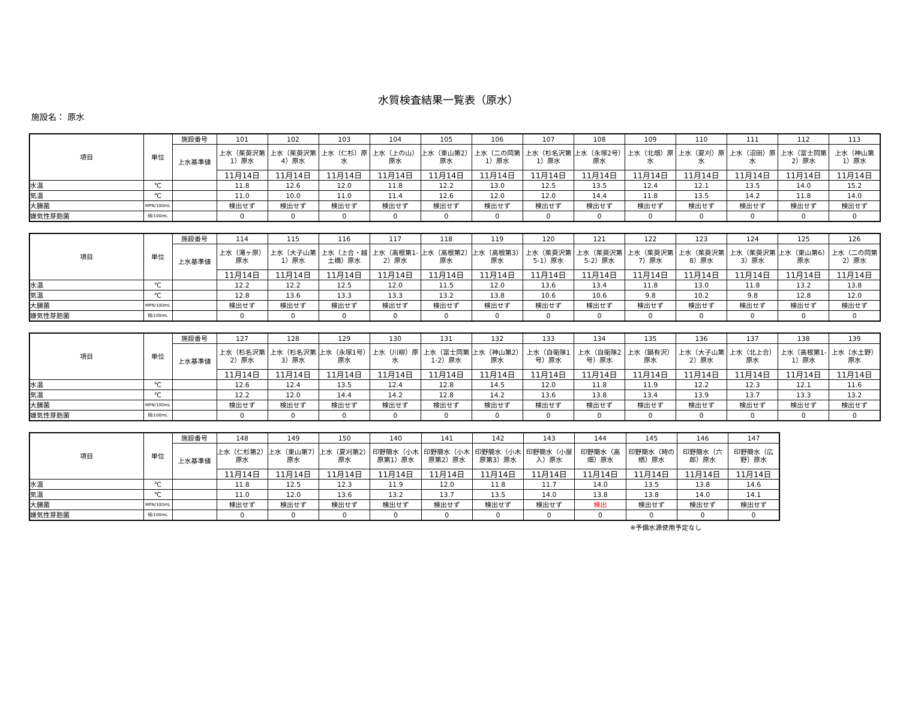水質検査結果一覧表（原水）
施設名： 原水
| 項目 | 単位 | 施設番号 | 101 | 102 | 103 | 104 | 105 | 106 | 107 | 108 | 109 | 110 | 111 | 112 | 113 |
| --- | --- | --- | --- | --- | --- | --- | --- | --- | --- | --- | --- | --- | --- | --- | --- |
| | | 上水基準値 | 上水（茱萸沢第1）原水 | 上水（茱萸沢第4）原水 | 上水（仁杉）原水 | 上水（上の山）原水 | 上水（東山第2）原水 | 上水（二の岡第1）原水 | 上水（杉名沢第1）原水 | 上水（永塚2号）原水 | 上水（北畑）原水 | 上水（夏刈）原水 | 上水（沼田）原水 | 上水（富士岡第2）原水 | 上水（神山第1）原水 |
| | | | 11月14日 | 11月14日 | 11月14日 | 11月14日 | 11月14日 | 11月14日 | 11月14日 | 11月14日 | 11月14日 | 11月14日 | 11月14日 | 11月14日 | 11月14日 |
| 水温 | ℃ | | 11.8 | 12.6 | 12.0 | 11.8 | 12.2 | 13.0 | 12.5 | 13.5 | 12.4 | 12.1 | 13.5 | 14.0 | 15.2 |
| 気温 | ℃ | | 11.0 | 10.0 | 11.0 | 11.4 | 12.6 | 12.0 | 12.0 | 14.4 | 11.8 | 13.5 | 14.2 | 11.8 | 14.0 |
| 大腸菌 | MPN/100mL | | 検出せず | 検出せず | 検出せず | 検出せず | 検出せず | 検出せず | 検出せず | 検出せず | 検出せず | 検出せず | 検出せず | 検出せず | 検出せず |
| 嫌気性芽胞菌 | 個/100mL | | 0 | 0 | 0 | 0 | 0 | 0 | 0 | 0 | 0 | 0 | 0 | 0 | 0 |
| 項目 | 単位 | 施設番号 | 114 | 115 | 116 | 117 | 118 | 119 | 120 | 121 | 122 | 123 | 124 | 125 | 126 |
| --- | --- | --- | --- | --- | --- | --- | --- | --- | --- | --- | --- | --- | --- | --- | --- |
| | | 上水基準値 | 上水（滝ヶ原）原水 | 上水（大子山第1）原水 | 上水（上合・越土橋）原水 | 上水（高根第1-2）原水 | 上水（高根第2）原水 | 上水（高根第3）原水 | 上水（茱萸沢第5-1）原水 | 上水（茱萸沢第5-2）原水 | 上水（茱萸沢第7）原水 | 上水（茱萸沢第8）原水 | 上水（茱萸沢第3）原水 | 上水（東山第6）原水 | 上水（二の岡第2）原水 |
| | | | 11月14日 | 11月14日 | 11月14日 | 11月14日 | 11月14日 | 11月14日 | 11月14日 | 11月14日 | 11月14日 | 11月14日 | 11月14日 | 11月14日 | 11月14日 |
| 水温 | ℃ | | 12.2 | 12.2 | 12.5 | 12.0 | 11.5 | 12.0 | 13.6 | 13.4 | 11.8 | 13.0 | 11.8 | 13.2 | 13.8 |
| 気温 | ℃ | | 12.8 | 13.6 | 13.3 | 13.3 | 13.2 | 13.8 | 10.6 | 10.6 | 9.8 | 10.2 | 9.8 | 12.8 | 12.0 |
| 大腸菌 | MPN/100mL | | 検出せず | 検出せず | 検出せず | 検出せず | 検出せず | 検出せず | 検出せず | 検出せず | 検出せず | 検出せず | 検出せず | 検出せず | 検出せず |
| 嫌気性芽胞菌 | 個/100mL | | 0 | 0 | 0 | 0 | 0 | 0 | 0 | 0 | 0 | 0 | 0 | 0 | 0 |
| 項目 | 単位 | 施設番号 | 127 | 128 | 129 | 130 | 131 | 132 | 133 | 134 | 135 | 136 | 137 | 138 | 139 |
| --- | --- | --- | --- | --- | --- | --- | --- | --- | --- | --- | --- | --- | --- | --- | --- |
| | | 上水基準値 | 上水（杉名沢第2）原水 | 上水（杉名沢第3）原水 | 上水（永塚1号）原水 | 上水（川柳）原水 | 上水（富士岡第1-2）原水 | 上水（神山第2）原水 | 上水（自衛隊1号）原水 | 上水（自衛隊2号）原水 | 上水（鍋有沢）原水 | 上水（大子山第2）原水 | 上水（北上合）原水 | 上水（高根第1-1）原水 | 上水（水土野）原水 |
| | | | 11月14日 | 11月14日 | 11月14日 | 11月14日 | 11月14日 | 11月14日 | 11月14日 | 11月14日 | 11月14日 | 11月14日 | 11月14日 | 11月14日 | 11月14日 |
| 水温 | ℃ | | 12.6 | 12.4 | 13.5 | 12.4 | 12.8 | 14.5 | 12.0 | 11.8 | 11.9 | 12.2 | 12.3 | 12.1 | 11.6 |
| 気温 | ℃ | | 12.2 | 12.0 | 14.4 | 14.2 | 12.8 | 14.2 | 13.6 | 13.8 | 13.4 | 13.9 | 13.7 | 13.3 | 13.2 |
| 大腸菌 | MPN/100mL | | 検出せず | 検出せず | 検出せず | 検出せず | 検出せず | 検出せず | 検出せず | 検出せず | 検出せず | 検出せず | 検出せず | 検出せず | 検出せず |
| 嫌気性芽胞菌 | 個/100mL | | 0 | 0 | 0 | 0 | 0 | 0 | 0 | 0 | 0 | 0 | 0 | 0 | 0 |
| 項目 | 単位 | 施設番号 | 148 | 149 | 150 | 140 | 141 | 142 | 143 | 144 | 145 | 146 | 147 |
| --- | --- | --- | --- | --- | --- | --- | --- | --- | --- | --- | --- | --- | --- |
| | | 上水基準値 | 上水（仁杉第2）原水 | 上水（東山第7）原水 | 上水（夏刈第2）原水 | 印野簡水（小木原第1）原水 | 印野簡水（小木原第2）原水 | 印野簡水（小木原第3）原水 | 印野簡水（小屋入）原水 | 印野簡水（高畑）原水 | 印野簡水（時の栖）原水 | 印野簡水（六郎）原水 | 印野簡水（広野）原水 |
| | | | 11月14日 | 11月14日 | 11月14日 | 11月14日 | 11月14日 | 11月14日 | 11月14日 | 11月14日 | 11月14日 | 11月14日 | 11月14日 |
| 水温 | ℃ | | 11.8 | 12.5 | 12.3 | 11.9 | 12.0 | 11.8 | 11.7 | 14.0 | 13.5 | 13.8 | 14.6 |
| 気温 | ℃ | | 11.0 | 12.0 | 13.6 | 13.2 | 13.7 | 13.5 | 14.0 | 13.8 | 13.8 | 14.0 | 14.1 |
| 大腸菌 | MPN/100mL | | 検出せず | 検出せず | 検出せず | 検出せず | 検出せず | 検出せず | 検出せず | 検出 | 検出せず | 検出せず | 検出せず |
| 嫌気性芽胞菌 | 個/100mL | | 0 | 0 | 0 | 0 | 0 | 0 | 0 | 0 | 0 | 0 | 0 |
※予備水源使用予定なし